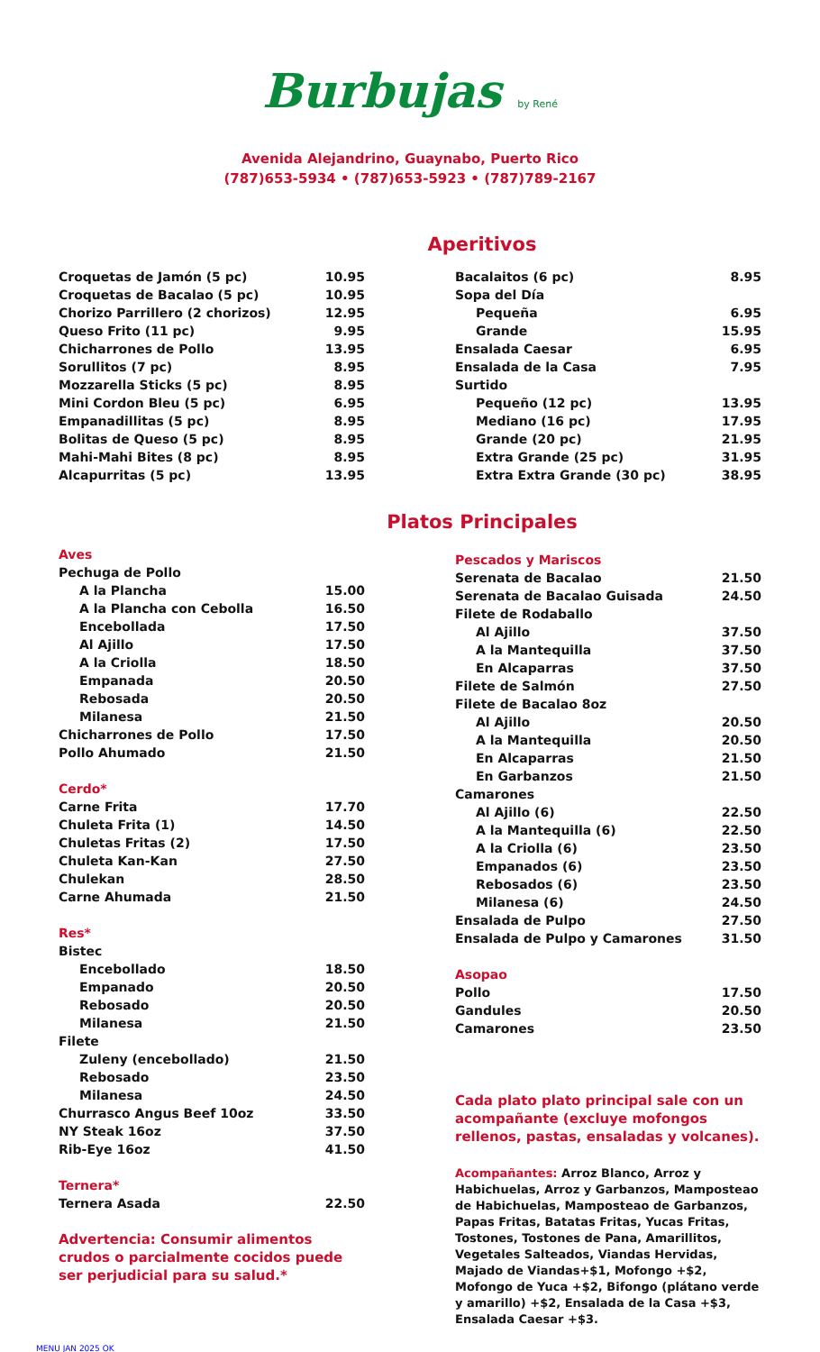Burbujas by René
Avenida Alejandrino, Guaynabo, Puerto Rico
(787)653-5934 • (787)653-5923 • (787)789-2167
Aperitivos
| Croquetas de Jamón (5 pc) | 10.95 |
| Croquetas de Bacalao (5 pc) | 10.95 |
| Chorizo Parrillero (2 chorizos) | 12.95 |
| Queso Frito (11 pc) | 9.95 |
| Chicharrones de Pollo | 13.95 |
| Sorullitos (7 pc) | 8.95 |
| Mozzarella Sticks (5 pc) | 8.95 |
| Mini Cordon Bleu (5 pc) | 6.95 |
| Empanadillitas (5 pc) | 8.95 |
| Bolitas de Queso (5 pc) | 8.95 |
| Mahi-Mahi Bites (8 pc) | 8.95 |
| Alcapurritas (5 pc) | 13.95 |
| Bacalaitos (6 pc) | 8.95 |
| Sopa del Día | |
| Pequeña | 6.95 |
| Grande | 15.95 |
| Ensalada Caesar | 6.95 |
| Ensalada de la Casa | 7.95 |
| Surtido | |
| Pequeño (12 pc) | 13.95 |
| Mediano (16 pc) | 17.95 |
| Grande (20 pc) | 21.95 |
| Extra Grande (25 pc) | 31.95 |
| Extra Extra Grande (30 pc) | 38.95 |
Platos Principales
| Aves | |
| Pechuga de Pollo | |
| A la Plancha | 15.00 |
| A la Plancha con Cebolla | 16.50 |
| Encebollada | 17.50 |
| Al Ajillo | 17.50 |
| A la Criolla | 18.50 |
| Empanada | 20.50 |
| Rebosada | 20.50 |
| Milanesa | 21.50 |
| Chicharrones de Pollo | 17.50 |
| Pollo Ahumado | 21.50 |
| Cerdo* | |
| Carne Frita | 17.70 |
| Chuleta Frita (1) | 14.50 |
| Chuletas Fritas (2) | 17.50 |
| Chuleta Kan-Kan | 27.50 |
| Chulekan | 28.50 |
| Carne Ahumada | 21.50 |
| Res* | |
| Bistec | |
| Encebollado | 18.50 |
| Empanado | 20.50 |
| Rebosado | 20.50 |
| Milanesa | 21.50 |
| Filete | |
| Zuleny (encebollado) | 21.50 |
| Rebosado | 23.50 |
| Milanesa | 24.50 |
| Churrasco Angus Beef 10oz | 33.50 |
| NY Steak 16oz | 37.50 |
| Rib-Eye 16oz | 41.50 |
| Ternera* | |
| Ternera Asada | 22.50 |
Advertencia: Consumir alimentos crudos o parcialmente cocidos puede ser perjudicial para su salud.*
| Pescados y Mariscos | |
| Serenata de Bacalao | 21.50 |
| Serenata de Bacalao Guisada | 24.50 |
| Filete de Rodaballo | |
| Al Ajillo | 37.50 |
| A la Mantequilla | 37.50 |
| En Alcaparras | 37.50 |
| Filete de Salmón | 27.50 |
| Filete de Bacalao 8oz | |
| Al Ajillo | 20.50 |
| A la Mantequilla | 20.50 |
| En Alcaparras | 21.50 |
| En Garbanzos | 21.50 |
| Camarones | |
| Al Ajillo (6) | 22.50 |
| A la Mantequilla (6) | 22.50 |
| A la Criolla (6) | 23.50 |
| Empanados (6) | 23.50 |
| Rebosados (6) | 23.50 |
| Milanesa (6) | 24.50 |
| Ensalada de Pulpo | 27.50 |
| Ensalada de Pulpo y Camarones | 31.50 |
| Asopao | |
| Pollo | 17.50 |
| Gandules | 20.50 |
| Camarones | 23.50 |
Cada plato plato principal sale con un acompañante (excluye mofongos rellenos, pastas, ensaladas y volcanes).
Acompañantes: Arroz Blanco, Arroz y Habichuelas, Arroz y Garbanzos, Mamposteao de Habichuelas, Mamposteao de Garbanzos, Papas Fritas, Batatas Fritas, Yucas Fritas, Tostones, Tostones de Pana, Amarillitos, Vegetales Salteados, Viandas Hervidas, Majado de Viandas+$1, Mofongo +$2, Mofongo de Yuca +$2, Bifongo (plátano verde y amarillo) +$2, Ensalada de la Casa +$3, Ensalada Caesar +$3.
MENU JAN 2025 OK